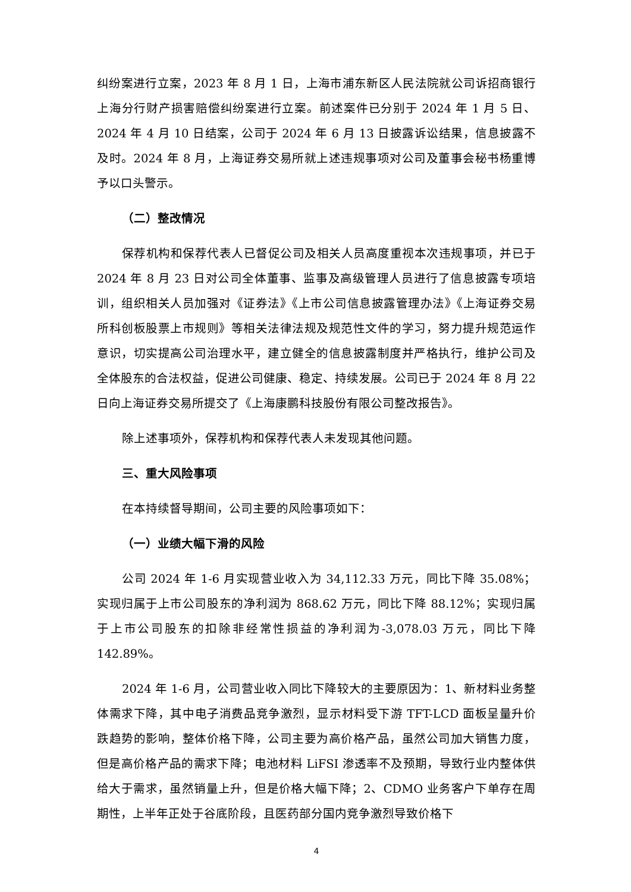纠纷案进行立案，2023 年 8 月 1 日，上海市浦东新区人民法院就公司诉招商银行上海分行财产损害赔偿纠纷案进行立案。前述案件已分别于 2024 年 1 月 5 日、2024 年 4 月 10 日结案，公司于 2024 年 6 月 13 日披露诉讼结果，信息披露不及时。2024 年 8 月，上海证券交易所就上述违规事项对公司及董事会秘书杨重博予以口头警示。
（二）整改情况
保荐机构和保荐代表人已督促公司及相关人员高度重视本次违规事项，并已于 2024 年 8 月 23 日对公司全体董事、监事及高级管理人员进行了信息披露专项培训，组织相关人员加强对《证券法》《上市公司信息披露管理办法》《上海证券交易所科创板股票上市规则》等相关法律法规及规范性文件的学习，努力提升规范运作意识，切实提高公司治理水平，建立健全的信息披露制度并严格执行，维护公司及全体股东的合法权益，促进公司健康、稳定、持续发展。公司已于 2024 年 8 月 22 日向上海证券交易所提交了《上海康鹏科技股份有限公司整改报告》。
除上述事项外，保荐机构和保荐代表人未发现其他问题。
三、重大风险事项
在本持续督导期间，公司主要的风险事项如下：
（一）业绩大幅下滑的风险
公司 2024 年 1-6 月实现营业收入为 34,112.33 万元，同比下降 35.08%；实现归属于上市公司股东的净利润为 868.62 万元，同比下降 88.12%；实现归属于上市公司股东的扣除非经常性损益的净利润为-3,078.03 万元，同比下降 142.89%。
2024 年 1-6 月，公司营业收入同比下降较大的主要原因为：1、新材料业务整体需求下降，其中电子消费品竞争激烈，显示材料受下游 TFT-LCD 面板呈量升价跌趋势的影响，整体价格下降，公司主要为高价格产品，虽然公司加大销售力度，但是高价格产品的需求下降；电池材料 LiFSI 渗透率不及预期，导致行业内整体供给大于需求，虽然销量上升，但是价格大幅下降；2、CDMO 业务客户下单存在周期性，上半年正处于谷底阶段，且医药部分国内竞争激烈导致价格下
4